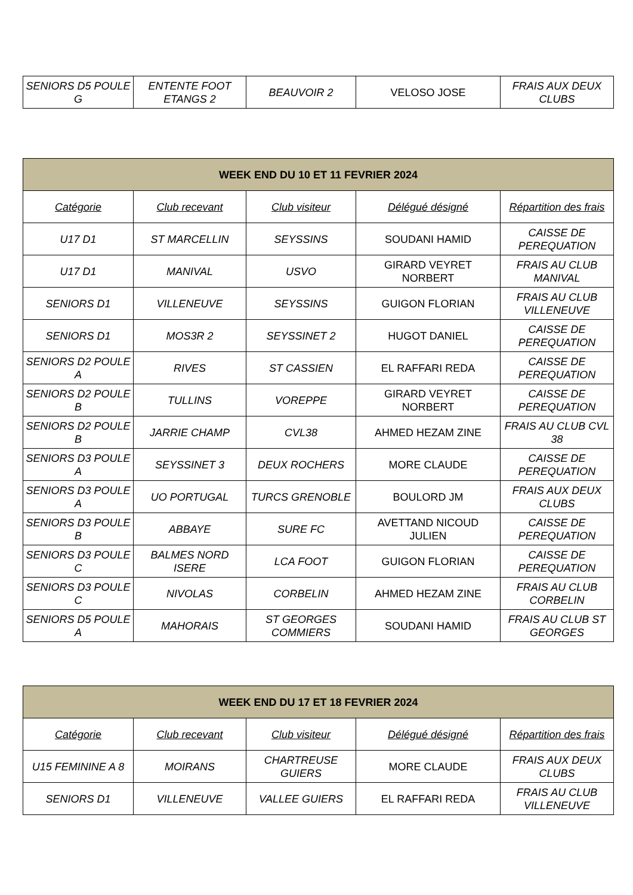| SENIORS D5 POULE G | ENTENTE FOOT ETANGS 2 | BEAUVOIR 2 | VELOSO JOSE | FRAIS AUX DEUX CLUBS |
| WEEK END DU 10 ET 11 FEVRIER 2024 | | | | |
| --- | --- | --- | --- | --- |
| Catégorie | Club recevant | Club visiteur | Délégué désigné | Répartition des frais |
| U17 D1 | ST MARCELLIN | SEYSSINS | SOUDANI HAMID | CAISSE DE PEREQUATION |
| U17 D1 | MANIVAL | USVO | GIRARD VEYRET NORBERT | FRAIS AU CLUB MANIVAL |
| SENIORS D1 | VILLENEUVE | SEYSSINS | GUIGON FLORIAN | FRAIS AU CLUB VILLENEUVE |
| SENIORS D1 | MOS3R 2 | SEYSSINET 2 | HUGOT DANIEL | CAISSE DE PEREQUATION |
| SENIORS D2 POULE A | RIVES | ST CASSIEN | EL RAFFARI REDA | CAISSE DE PEREQUATION |
| SENIORS D2 POULE B | TULLINS | VOREPPE | GIRARD VEYRET NORBERT | CAISSE DE PEREQUATION |
| SENIORS D2 POULE B | JARRIE CHAMP | CVL38 | AHMED HEZAM ZINE | FRAIS AU CLUB CVL 38 |
| SENIORS D3 POULE A | SEYSSINET 3 | DEUX ROCHERS | MORE CLAUDE | CAISSE DE PEREQUATION |
| SENIORS D3 POULE A | UO PORTUGAL | TURCS GRENOBLE | BOULORD JM | FRAIS AUX DEUX CLUBS |
| SENIORS D3 POULE B | ABBAYE | SURE FC | AVETTAND NICOUD JULIEN | CAISSE DE PEREQUATION |
| SENIORS D3 POULE C | BALMES NORD ISERE | LCA FOOT | GUIGON FLORIAN | CAISSE DE PEREQUATION |
| SENIORS D3 POULE C | NIVOLAS | CORBELIN | AHMED HEZAM ZINE | FRAIS AU CLUB CORBELIN |
| SENIORS D5 POULE A | MAHORAIS | ST GEORGES COMMIERS | SOUDANI HAMID | FRAIS AU CLUB ST GEORGES |
| WEEK END DU 17 ET 18 FEVRIER 2024 | | | | |
| --- | --- | --- | --- | --- |
| Catégorie | Club recevant | Club visiteur | Délégué désigné | Répartition des frais |
| U15 FEMININE A 8 | MOIRANS | CHARTREUSE GUIERS | MORE CLAUDE | FRAIS AUX DEUX CLUBS |
| SENIORS D1 | VILLENEUVE | VALLEE GUIERS | EL RAFFARI REDA | FRAIS AU CLUB VILLENEUVE |